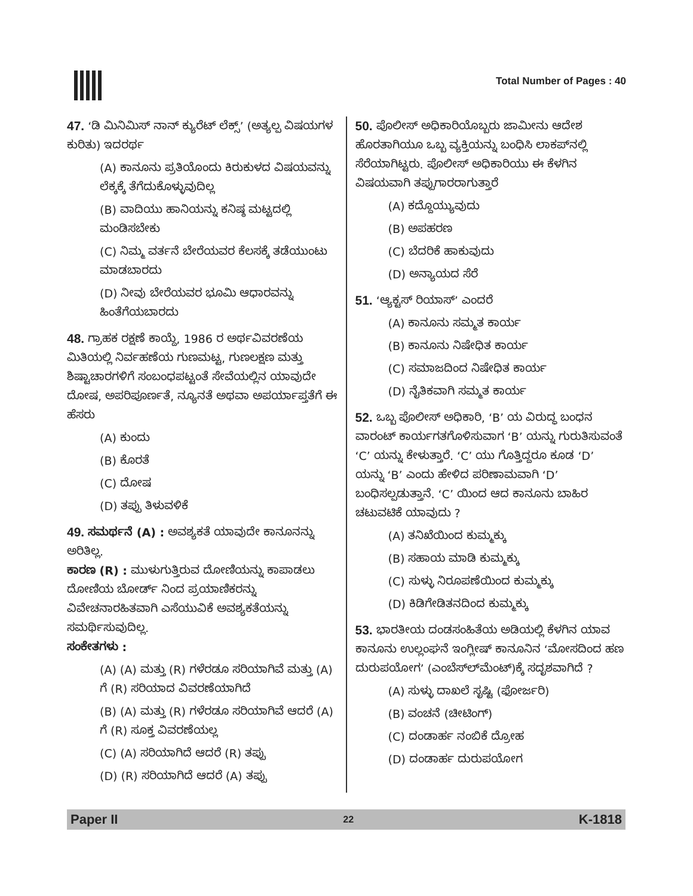Total Number of Pages : 40
47. ‘ಡಿ ಮಿನಿಮಿಸ್ ನಾನ್ ಕ್ಯುರೆಟ್ ಲೆಕ್ಸ್’ (ಅತ್ಯಲ್ಪ ವಿಷಯಗಳ ಕುರಿತು) ಇದರರ್ಥ
(A) ಕಾನೂನು ಪ್ರತಿಯೊಂದು ಕಿರುಕುಳದ ವಿಷಯವನ್ನು ಲೆಕ್ಕಕ್ಕೆ ತೆಗೆದುಕೊಳ್ಳುವುದಿಲ್ಲ
(B) ವಾದಿಯು ಹಾನಿಯನ್ನು ಕನಿಷ್ಠ ಮಟ್ಟದಲ್ಲಿ ಮಂಡಿಸಬೇಕು
(C) ನಿಮ್ಮ ವರ್ತನೆ ಬೇರೆಯವರ ಕೆಲಸಕ್ಕೆ ತಡೆಯುಂಟು ಮಾಡಬಾರದು
(D) ನೀವು ಬೇರೆಯವರ ಭೂಮಿ ಆಧಾರವನ್ನು ಹಿಂತೆಗೆಯಬಾರದು
48. ಗ್ರಾಹಕ ರಕ್ಷಣೆ ಕಾಯ್ದೆ, 1986 ರ ಅರ್ಥವಿವರಣೆಯ ಮಿತಿಯಲ್ಲಿ ನಿರ್ವಹಣೆಯ ಗುಣಮಟ್ಟ, ಗುಣಲಕ್ಷಣ ಮತ್ತು ಶಿಷ್ಟಾಚಾರಗಳಿಗೆ ಸಂಬಂಧಪಟ್ಟಂತೆ ಸೇವೆಯಲ್ಲಿನ ಯಾವುದೇ ದೋಷ, ಅಪರಿಪೂರ್ಣತೆ, ನ್ಯೂನತೆ ಅಥವಾ ಅಪರ್ಯಾಪ್ತತೆಗೆ ಈ ಹೆಸರು
(A) ಕುಂದು
(B) ಕೊರತೆ
(C) ದೋಷ
(D) ತಪ್ಪು ತಿಳುವಳಿಕೆ
49. ಸಮರ್ಥನೆ (A) : ಅವಶ್ಯಕತೆ ಯಾವುದೇ ಕಾನೂನನ್ನು ಅರಿತಿಲ್ಲ.
ಕಾರಣ (R) : ಮುಳುಗುತ್ತಿರುವ ದೋಣಿಯನ್ನು ಕಾಪಾಡಲು ದೋಣಿಯ ಬೋರ್ಡ್ ನಿಂದ ಪ್ರಯಾಣಿಕರನ್ನು ವಿವೇಚನಾರಹಿತವಾಗಿ ಎಸೆಯುವಿಕೆ ಅವಶ್ಯಕತೆಯನ್ನು ಸಮರ್ಥಿಸುವುದಿಲ್ಲ.
ಸಂಕೇತಗಳು :
(A) (A) ಮತ್ತು (R) ಗಳೆರಡೂ ಸರಿಯಾಗಿವೆ ಮತ್ತು (A) ಗೆ (R) ಸರಿಯಾದ ವಿವರಣೆಯಾಗಿದೆ
(B) (A) ಮತ್ತು (R) ಗಳೆರಡೂ ಸರಿಯಾಗಿವೆ ಆದರೆ (A) ಗೆ (R) ಸೂಕ್ತ ವಿವರಣೆಯಲ್ಲ
(C) (A) ಸರಿಯಾಗಿದೆ ಆದರೆ (R) ತಪ್ಪು
(D) (R) ಸರಿಯಾಗಿದೆ ಆದರೆ (A) ತಪ್ಪು
50. ಪೊಲೀಸ್ ಅಧಿಕಾರಿಯೊಬ್ಬರು ಜಾಮೀನು ಆದೇಶ ಹೊರತಾಗಿಯೂ ಒಬ್ಬ ವ್ಯಕ್ತಿಯನ್ನು ಬಂಧಿಸಿ ಲಾಕಪ್‌ನಲ್ಲಿ ಸೆರೆಯಾಗಿಟ್ಟರು. ಪೊಲೀಸ್ ಅಧಿಕಾರಿಯು ಈ ಕೆಳಗಿನ ವಿಷಯವಾಗಿ ತಪ್ಪುಗಾರರಾಗುತ್ತಾರೆ
(A) ಕದ್ದೊಯ್ಯುವುದು
(B) ಅಪಹರಣ
(C) ಬೆದರಿಕೆ ಹಾಕುವುದು
(D) ಅನ್ಯಾಯದ ಸೆರೆ
51. ‘ಆ್ಯಕ್ಟಸ್ ರಿಯಾಸ್’ ಎಂದರೆ
(A) ಕಾನೂನು ಸಮ್ಮತ ಕಾರ್ಯ
(B) ಕಾನೂನು ನಿಷೇಧಿತ ಕಾರ್ಯ
(C) ಸಮಾಜದಿಂದ ನಿಷೇಧಿತ ಕಾರ್ಯ
(D) ನೈತಿಕವಾಗಿ ಸಮ್ಮತ ಕಾರ್ಯ
52. ಒಬ್ಬ ಪೊಲೀಸ್ ಅಧಿಕಾರಿ, ‘B’ ಯ ವಿರುದ್ಧ ಬಂಧನ ವಾರಂಟ್ ಕಾರ್ಯಗತಗೊಳಿಸುವಾಗ ‘B’ ಯನ್ನು ಗುರುತಿಸುವಂತೆ ‘C’ ಯನ್ನು ಕೇಳುತ್ತಾರೆ. ‘C’ ಯು ಗೊತ್ತಿದ್ದರೂ ಕೂಡ ‘D’ ಯನ್ನು ‘B’ ಎಂದು ಹೇಳಿದ ಪರಿಣಾಮವಾಗಿ ‘D’ ಬಂಧಿಸಲ್ಪಡುತ್ತಾನೆ. ‘C’ ಯಿಂದ ಆದ ಕಾನೂನು ಬಾಹಿರ ಚಟುವಟಿಕೆ ಯಾವುದು ?
(A) ತನಿಖೆಯಿಂದ ಕುಮ್ಮಕ್ಕು
(B) ಸಹಾಯ ಮಾಡಿ ಕುಮ್ಮಕ್ಕು
(C) ಸುಳ್ಳು ನಿರೂಪಣೆಯಿಂದ ಕುಮ್ಮಕ್ಕು
(D) ಕಿಡಿಗೇಡಿತನದಿಂದ ಕುಮ್ಮಕ್ಕು
53. ಭಾರತೀಯ ದಂಡಸಂಹಿತೆಯ ಅಡಿಯಲ್ಲಿ ಕೆಳಗಿನ ಯಾವ ಕಾನೂನು ಉಲ್ಲಂಘನೆ ಇಂಗ್ಲೀಷ್ ಕಾನೂನಿನ ‘ಮೋಸದಿಂದ ಹಣ ದುರುಪಯೋಗ’ (ಎಂಬೆಸ್‌ಲ್‌ಮೆಂಟ್)ಕ್ಕೆ ಸದೃಶವಾಗಿದೆ ?
(A) ಸುಳ್ಳು ದಾಖಲೆ ಸೃಷ್ಟಿ (ಫೋರ್ಜರಿ)
(B) ವಂಚನೆ (ಚೀಟಿಂಗ್)
(C) ದಂಡಾರ್ಹ ನಂಬಿಕೆ ದ್ರೋಹ
(D) ದಂಡಾರ್ಹ ದುರುಪಯೋಗ
Paper II 22 K-1818